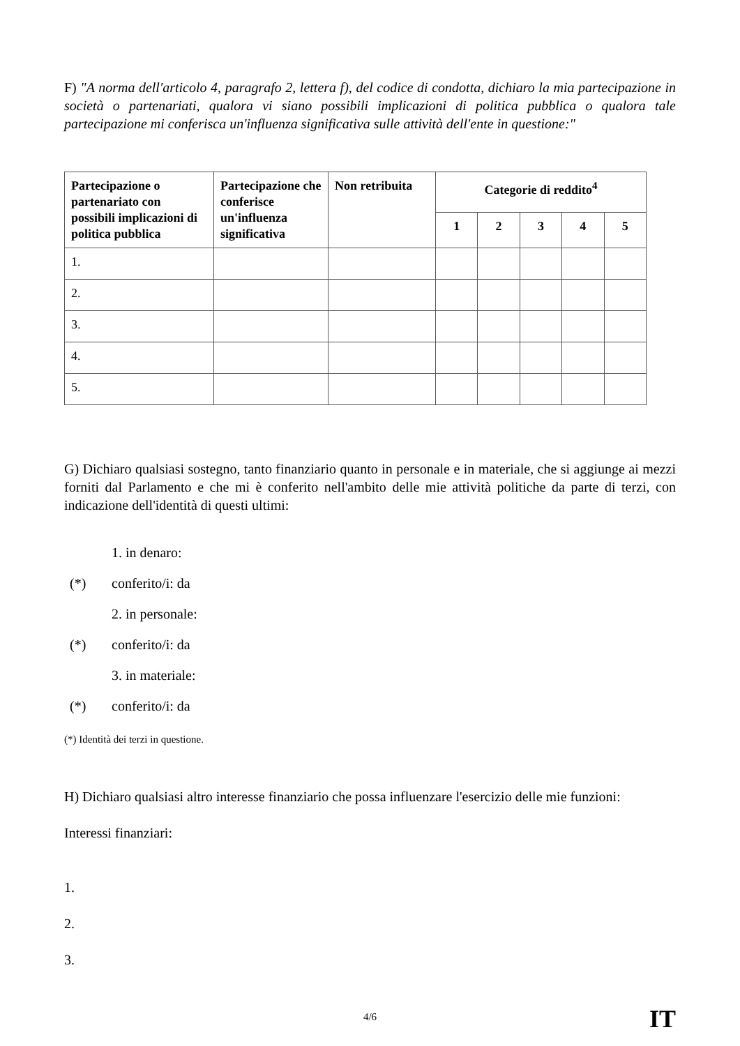F) "A norma dell'articolo 4, paragrafo 2, lettera f), del codice di condotta, dichiaro la mia partecipazione in società o partenariati, qualora vi siano possibili implicazioni di politica pubblica o qualora tale partecipazione mi conferisca un'influenza significativa sulle attività dell'ente in questione:"
| Partecipazione o partenariato con possibili implicazioni di politica pubblica | Partecipazione che conferisce un'influenza significativa | Non retribuita | Categorie di reddito<sup>4</sup> | | | | |
| --- | --- | --- | --- | --- | --- | --- | --- |
| | | | 1 | 2 | 3 | 4 | 5 |
| 1. | | | | | | | |
| 2. | | | | | | | |
| 3. | | | | | | | |
| 4. | | | | | | | |
| 5. | | | | | | | |
G) Dichiaro qualsiasi sostegno, tanto finanziario quanto in personale e in materiale, che si aggiunge ai mezzi forniti dal Parlamento e che mi è conferito nell'ambito delle mie attività politiche da parte di terzi, con indicazione dell'identità di questi ultimi:
1. in denaro:
(*) conferito/i: da
2. in personale:
(*) conferito/i: da
3. in materiale:
(*) conferito/i: da
(*) Identità dei terzi in questione.
H) Dichiaro qualsiasi altro interesse finanziario che possa influenzare l'esercizio delle mie funzioni:
Interessi finanziari:
1.
2.
3.
4/6 IT